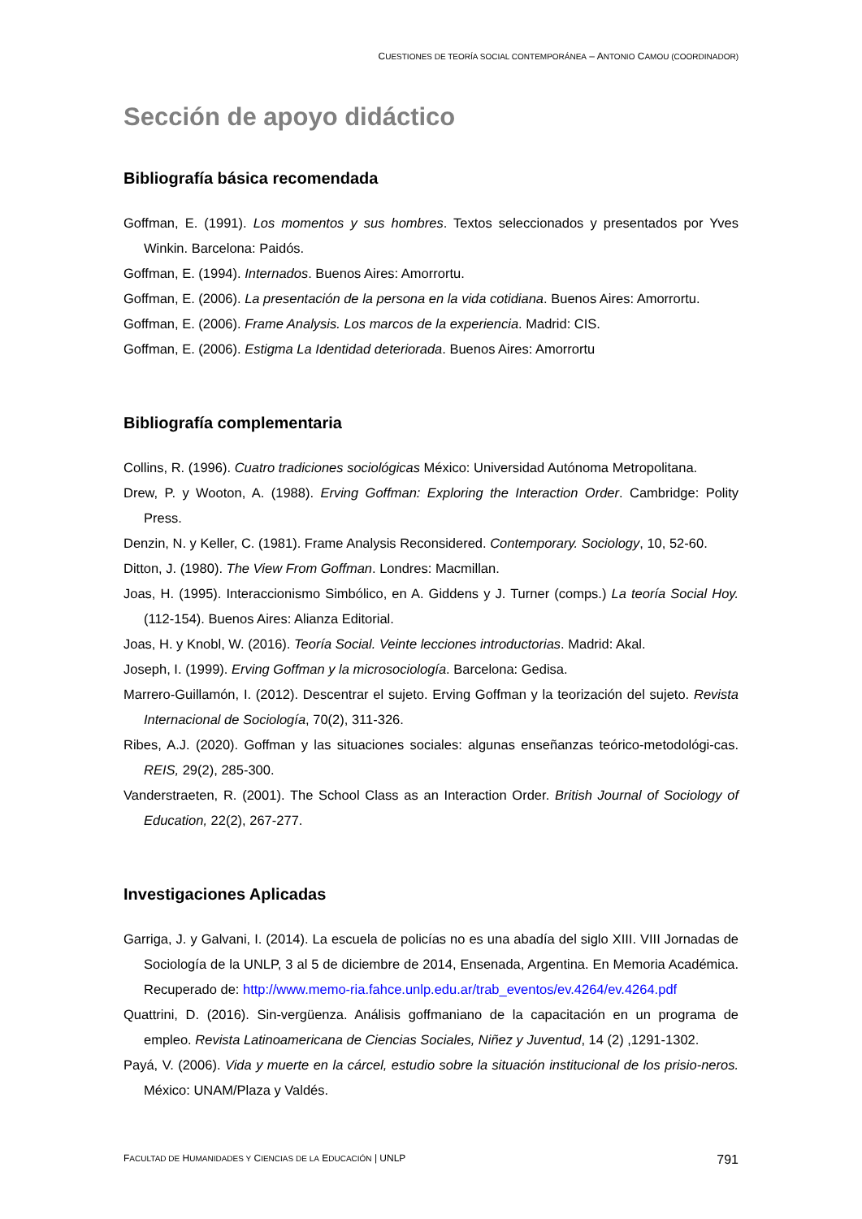CUESTIONES DE TEORÍA SOCIAL CONTEMPORÁNEA – ANTONIO CAMOU (COORDINADOR)
Sección de apoyo didáctico
Bibliografía básica recomendada
Goffman, E. (1991). Los momentos y sus hombres. Textos seleccionados y presentados por Yves Winkin. Barcelona: Paidós.
Goffman, E. (1994). Internados. Buenos Aires: Amorrortu.
Goffman, E. (2006). La presentación de la persona en la vida cotidiana. Buenos Aires: Amorrortu.
Goffman, E. (2006). Frame Analysis. Los marcos de la experiencia. Madrid: CIS.
Goffman, E. (2006). Estigma La Identidad deteriorada. Buenos Aires: Amorrortu
Bibliografía complementaria
Collins, R. (1996). Cuatro tradiciones sociológicas México: Universidad Autónoma Metropolitana.
Drew, P. y Wooton, A. (1988). Erving Goffman: Exploring the Interaction Order. Cambridge: Polity Press.
Denzin, N. y Keller, C. (1981). Frame Analysis Reconsidered. Contemporary. Sociology, 10, 52-60.
Ditton, J. (1980). The View From Goffman. Londres: Macmillan.
Joas, H. (1995). Interaccionismo Simbólico, en A. Giddens y J. Turner (comps.) La teoría Social Hoy. (112-154). Buenos Aires: Alianza Editorial.
Joas, H. y Knobl, W. (2016). Teoría Social. Veinte lecciones introductorias. Madrid: Akal.
Joseph, I. (1999). Erving Goffman y la microsociología. Barcelona: Gedisa.
Marrero-Guillamón, I. (2012). Descentrar el sujeto. Erving Goffman y la teorización del sujeto. Revista Internacional de Sociología, 70(2), 311-326.
Ribes, A.J. (2020). Goffman y las situaciones sociales: algunas enseñanzas teórico-metodológi-cas. REIS, 29(2), 285-300.
Vanderstraeten, R. (2001). The School Class as an Interaction Order. British Journal of Sociology of Education, 22(2), 267-277.
Investigaciones Aplicadas
Garriga, J. y Galvani, I. (2014). La escuela de policías no es una abadía del siglo XIII. VIII Jornadas de Sociología de la UNLP, 3 al 5 de diciembre de 2014, Ensenada, Argentina. En Memoria Académica. Recuperado de: http://www.memo-ria.fahce.unlp.edu.ar/trab_eventos/ev.4264/ev.4264.pdf
Quattrini, D. (2016). Sin-vergüenza. Análisis goffmaniano de la capacitación en un programa de empleo. Revista Latinoamericana de Ciencias Sociales, Niñez y Juventud, 14 (2) ,1291-1302.
Payá, V. (2006). Vida y muerte en la cárcel, estudio sobre la situación institucional de los prisio-neros. México: UNAM/Plaza y Valdés.
FACULTAD DE HUMANIDADES Y CIENCIAS DE LA EDUCACIÓN | UNLP 791